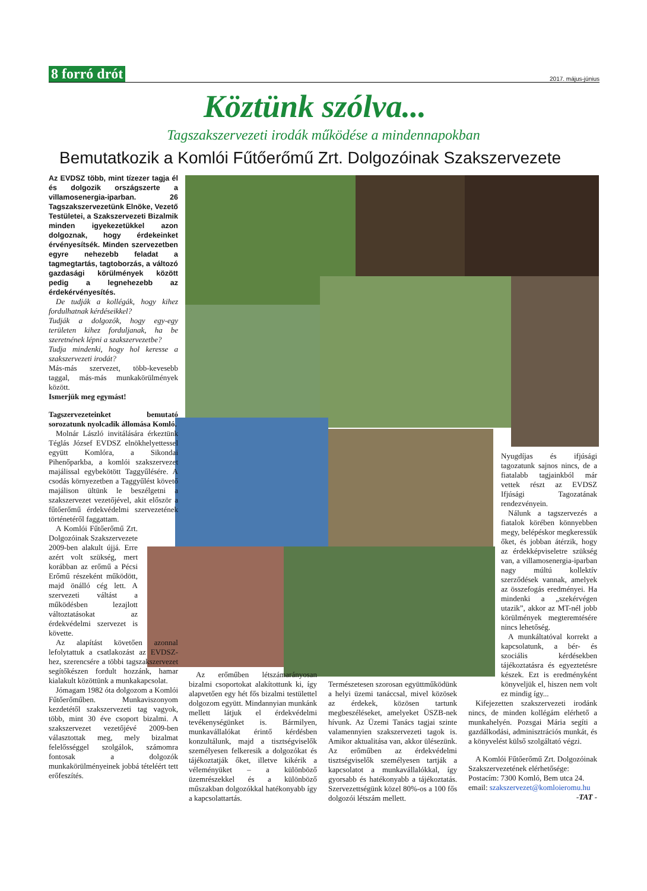8 forró drót 2017. május-június
Köztünk szólva...
Tagszakszervezeti irodák működése a mindennapokban
Bemutatkozik a Komlói Fűtőerőmű Zrt. Dolgozóinak Szakszervezete
Az EVDSZ több, mint tízezer tagja él és dolgozik országszerte a villamosenergia-iparban. 26 Tagszakszervezetünk Elnöke, Vezető Testületei, a Szakszervezeti Bizalmik minden igyekezetükkel azon dolgoznak, hogy érdekeinket érvényesítsék. Minden szervezetben egyre nehezebb feladat a tagmegtartás, tagtoborzás, a változó gazdasági körülmények között pedig a legnehezebb az érdekérvényesítés.
De tudják a kollégák, hogy kihez fordulhatnak kérdéseikkel?
Tudják a dolgozók, hogy egy-egy területen kihez forduljanak, ha be szeretnének lépni a szakszervezetbe?
Tudja mindenki, hogy hol keresse a szakszervezeti irodát?
Más-más szervezet, több-kevesebb taggal, más-más munkakörülmények között.
Ismerjük meg egymást!
Tagszervezeteinket bemutató sorozatunk nyolcadik állomása Komló.
Molnár László invitálására érkeztünk Téglás József EVDSZ elnökhelyettessel együtt Komlóra, a Sikondai Pihenőparkba, a komlói szakszervezet majálissal egybekötött Taggyűlésére. A csodás környezetben a Taggyűlést követő majálison ültünk le beszélgetni a szakszervezet vezetőjével, akit először a fűtőerőmű érdekvédelmi szervezetének történetéről faggattam.
A Komlói Fűtőerőmű Zrt. Dolgozóinak Szakszervezete 2009-ben alakult újjá. Erre azért volt szükség, mert korábban az erőmű a Pécsi Erőmű részeként működött, majd önálló cég lett. A szervezeti váltást a működésben lezajlott változtatásokat az érdekvédelmi szervezet is követte.
Az alapítást követően azonnal lefolytattuk a csatlakozást az EVDSZ-hez, szerencsére a többi tagszakszervezet segítőkészen fordult hozzánk, hamar kialakult közöttünk a munkakapcsolat.
Jómagam 1982 óta dolgozom a Komlói Fűtőerőműben. Munkaviszonyom kezdetétől szakszervezeti tag vagyok, több, mint 30 éve csoport bizalmi. A szakszervezet vezetőjévé 2009-ben választottak meg, mely bizalmat felelősséggel szolgálok, számomra fontosak a dolgozók munkakörülményeinek jobbá tételéért tett erőfeszítés.
Az erőműben létszámarányosan bizalmi csoportokat alakítottunk ki, így alapvetően egy hét fős bizalmi testülettel dolgozom együtt. Mindannyian munkánk mellett látjuk el érdekvédelmi tevékenységünket is. Bármilyen, munkavállalókat érintő kérdésben konzultálunk, majd a tisztségviselők személyesen felkeresik a dolgozókat és tájékoztatják őket, illetve kikérik a véleményüket – a különböző üzemrészekkel és a különböző műszakban dolgozókkal hatékonyabb így a kapcsolattartás.
Természetesen szorosan együttműködünk a helyi üzemi tanáccsal, mivel közösek az érdekek, közösen tartunk megbeszéléseket, amelyeket ÜSZB-nek hívunk. Az Üzemi Tanács tagjai szinte valamennyien szakszervezeti tagok is. Amikor aktualitása van, akkor ülésezünk. Az erőműben az érdekvédelmi tisztségviselők személyesen tartják a kapcsolatot a munkavállalókkal, így gyorsabb és hatékonyabb a tájékoztatás. Szervezettségünk közel 80%-os a 100 fős dolgozói létszám mellett.
Nyugdíjas és ifjúsági tagozatunk sajnos nincs, de a fiatalabb tagjainkból már vettek részt az EVDSZ Ifjúsági Tagozatának rendezvényein.
Nálunk a tagszervezés a fiatalok körében könnyebben megy, belépéskor megkeressük őket, és jobban átérzik, hogy az érdekképviseletre szükség van, a villamosenergia-iparban nagy múltú kollektív szerződések vannak, amelyek az összefogás eredményei. Ha mindenki a „szekérvégen utazik”, akkor az MT-nél jobb körülmények megteremtésére nincs lehetőség.
A munkáltatóval korrekt a kapcsolatunk, a bér- és szociális kérdésekben tájékoztatásra és egyeztetésre készek. Ezt is eredményként könyveljük el, hiszen nem volt ez mindig így...
Kifejezetten szakszervezeti irodánk nincs, de minden kollégám elérhető a munkahelyén. Pozsgai Mária segíti a gazdálkodási, adminisztrációs munkát, és a könyvelést külső szolgáltató végzi.
A Komlói Fűtőerőmű Zrt. Dolgozóinak Szakszervezetének elérhetősége:
Postacím: 7300 Komló, Bem utca 24.
email: szakszervezet@komloieromu.hu
-TAT -